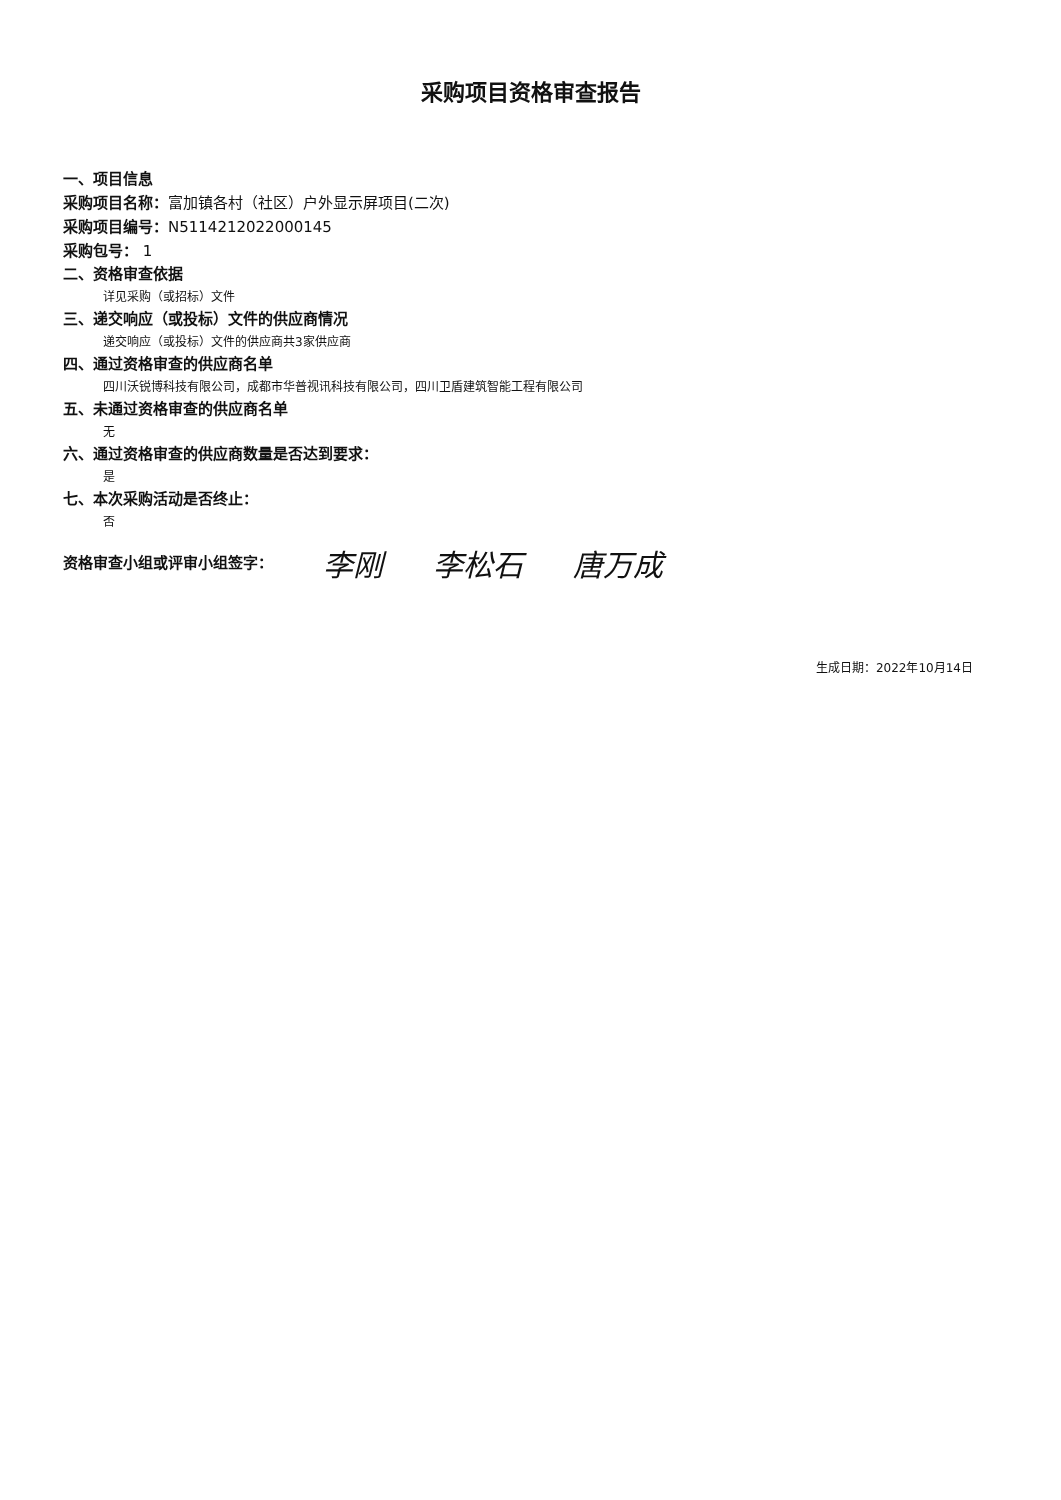采购项目资格审查报告
一、项目信息
采购项目名称：富加镇各村（社区）户外显示屏项目(二次)
采购项目编号：N5114212022000145
采购包号： 1
二、资格审查依据
详见采购（或招标）文件
三、递交响应（或投标）文件的供应商情况
递交响应（或投标）文件的供应商共3家供应商
四、通过资格审查的供应商名单
四川沃锐博科技有限公司，成都市华普视讯科技有限公司，四川卫盾建筑智能工程有限公司
五、未通过资格审查的供应商名单
无
六、通过资格审查的供应商数量是否达到要求：
是
七、本次采购活动是否终止：
否
资格审查小组或评审小组签字： 李刚 李松石 唐万成
生成日期：2022年10月14日